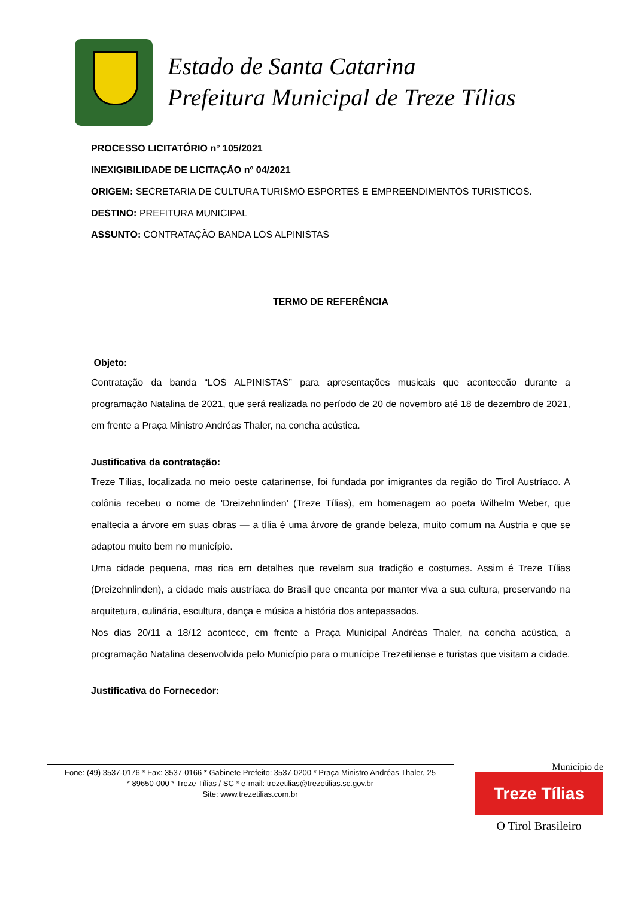Estado de Santa Catarina
Prefeitura Municipal de Treze Tílias
PROCESSO LICITATÓRIO n° 105/2021
INEXIGIBILIDADE DE LICITAÇÃO nº 04/2021
ORIGEM: SECRETARIA DE CULTURA TURISMO ESPORTES E EMPREENDIMENTOS TURISTICOS.
DESTINO: PREFITURA MUNICIPAL
ASSUNTO: CONTRATAÇÃO BANDA LOS ALPINISTAS
TERMO DE REFERÊNCIA
Objeto:
Contratação da banda “LOS ALPINISTAS” para apresentações musicais que aconteceão durante a programação Natalina de 2021, que será realizada no período de 20 de novembro até 18 de dezembro de 2021, em frente a Praça Ministro Andréas Thaler, na concha acústica.
Justificativa da contratação:
Treze Tílias, localizada no meio oeste catarinense, foi fundada por imigrantes da região do Tirol Austríaco. A colônia recebeu o nome de 'Dreizehnlinden' (Treze Tílias), em homenagem ao poeta Wilhelm Weber, que enaltecia a árvore em suas obras — a tília é uma árvore de grande beleza, muito comum na Áustria e que se adaptou muito bem no município.
Uma cidade pequena, mas rica em detalhes que revelam sua tradição e costumes. Assim é Treze Tílias (Dreizehnlinden), a cidade mais austríaca do Brasil que encanta por manter viva a sua cultura, preservando na arquitetura, culinária, escultura, dança e música a história dos antepassados.
Nos dias 20/11 a 18/12 acontece, em frente a Praça Municipal Andréas Thaler, na concha acústica, a programação Natalina desenvolvida pelo Município para o munícipe Trezetiliense e turistas que visitam a cidade.
Justificativa do Fornecedor:
Fone: (49) 3537-0176 * Fax: 3537-0166 * Gabinete Prefeito: 3537-0200 * Praça Ministro Andréas Thaler, 25
* 89650-000 * Treze Tílias / SC * e-mail: trezetilias@trezetilias.sc.gov.br
Site: www.trezetilias.com.br
Município de
Treze Tílias
O Tirol Brasileiro